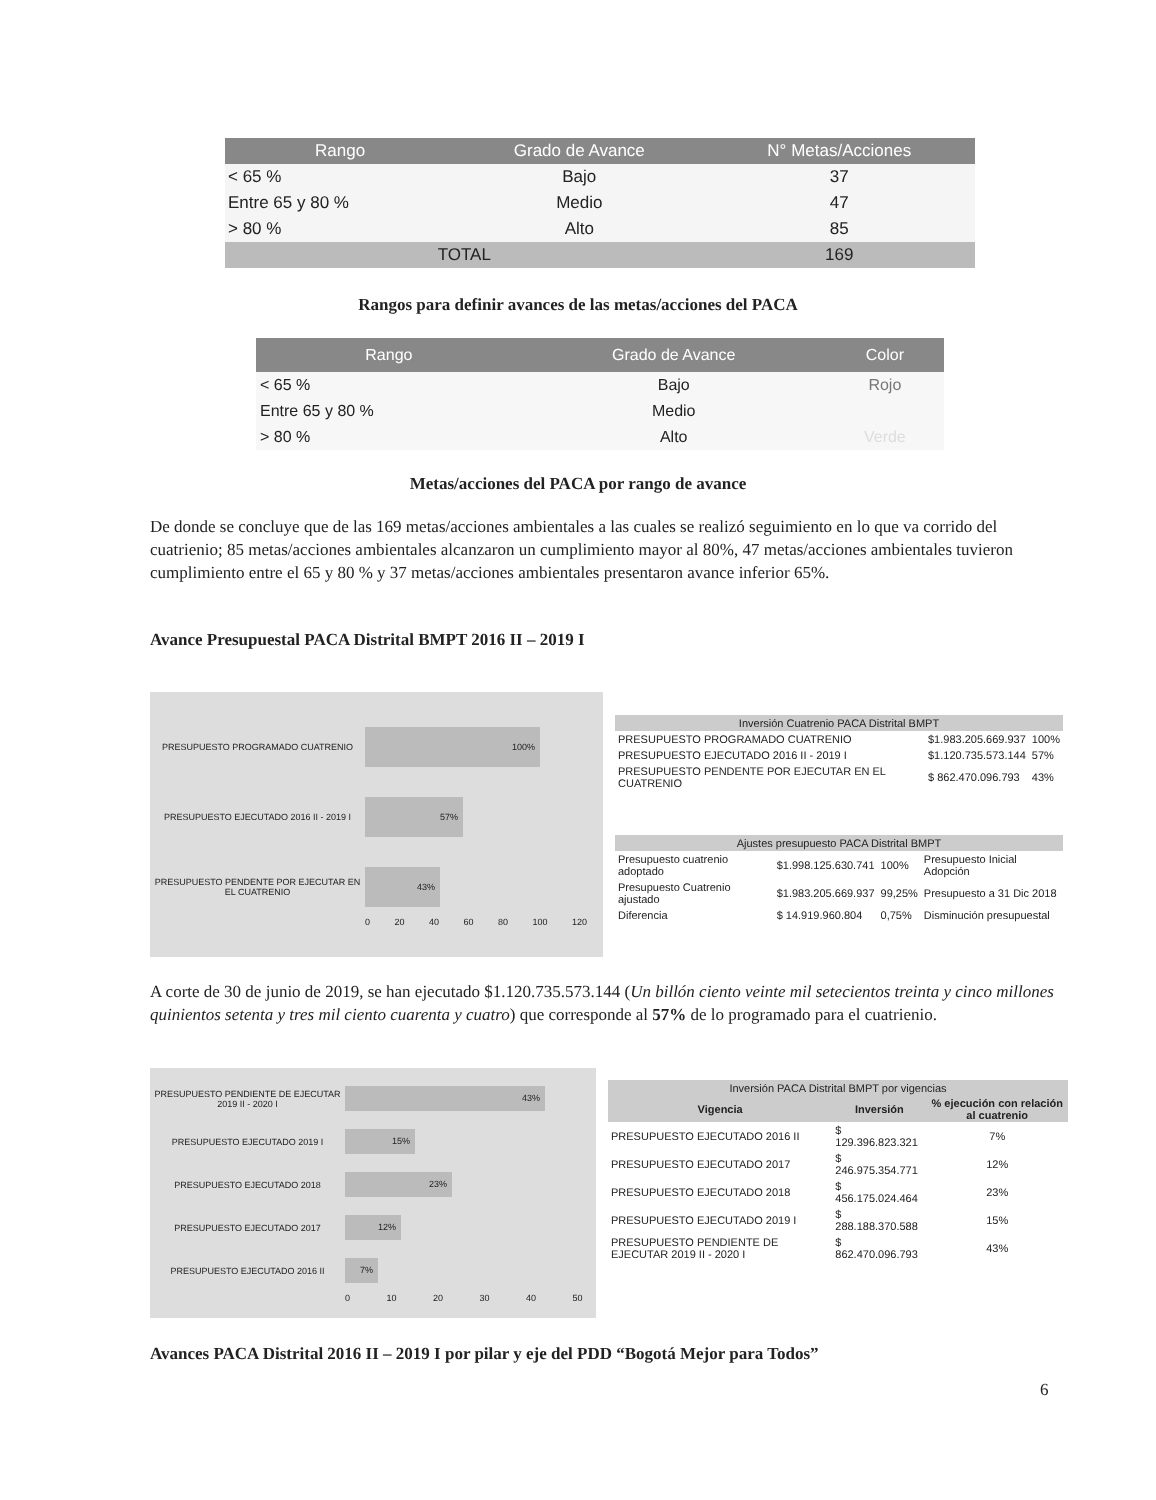| Rango | Grado de Avance | N° Metas/Acciones |
| --- | --- | --- |
| < 65 % | Bajo | 37 |
| Entre 65 y 80 % | Medio | 47 |
| > 80 % | Alto | 85 |
| TOTAL | | 169 |
Rangos para definir avances de las metas/acciones del PACA
| Rango | Grado de Avance | Color |
| --- | --- | --- |
| < 65 % | Bajo | Rojo |
| Entre 65 y 80 % | Medio | |
| > 80 % | Alto | Verde |
Metas/acciones del PACA por rango de avance
De donde se concluye que de las 169 metas/acciones ambientales a las cuales se realizó seguimiento en lo que va corrido del cuatrienio; 85 metas/acciones ambientales alcanzaron un cumplimiento mayor al 80%, 47 metas/acciones ambientales tuvieron cumplimiento entre el 65 y 80 % y 37 metas/acciones ambientales presentaron avance inferior 65%.
Avance Presupuestal PACA Distrital BMPT 2016 II – 2019 I
PRESUPUESTO PROGRAMADO CUATRENIO
100%
PRESUPUESTO EJECUTADO 2016 II - 2019 I
57%
PRESUPUESTO PENDENTE POR EJECUTAR EN EL CUATRENIO
43%
0 20 40 60 80 100 120
| Inversión Cuatrenio PACA Distrital BMPT | | |
| PRESUPUESTO PROGRAMADO CUATRENIO | $1.983.205.669.937 | 100% |
| PRESUPUESTO EJECUTADO 2016 II - 2019 I | $1.120.735.573.144 | 57% |
| PRESUPUESTO PENDENTE POR EJECUTAR EN EL CUATRENIO | $ 862.470.096.793 | 43% |
| Ajustes presupuesto PACA Distrital BMPT | | | |
| Presupuesto cuatrenio adoptado | $1.998.125.630.741 | 100% | Presupuesto Inicial Adopción |
| Presupuesto Cuatrenio ajustado | $1.983.205.669.937 | 99,25% | Presupuesto a 31 Dic 2018 |
| Diferencia | $ 14.919.960.804 | 0,75% | Disminución presupuestal |
A corte de 30 de junio de 2019, se han ejecutado $1.120.735.573.144 (Un billón ciento veinte mil setecientos treinta y cinco millones quinientos setenta y tres mil ciento cuarenta y cuatro) que corresponde al 57% de lo programado para el cuatrienio.
PRESUPUESTO PENDIENTE DE EJECUTAR 2019 II - 2020 I
43%
PRESUPUESTO EJECUTADO 2019 I
15%
PRESUPUESTO EJECUTADO 2018
23%
PRESUPUESTO EJECUTADO 2017
12%
PRESUPUESTO EJECUTADO 2016 II
7%
0 10 20 30 40 50
| Inversión PACA Distrital BMPT por vigencias | | |
| Vigencia | Inversión | % ejecución con relación al cuatrenio |
| PRESUPUESTO EJECUTADO 2016 II | $ 129.396.823.321 | 7% |
| PRESUPUESTO EJECUTADO 2017 | $ 246.975.354.771 | 12% |
| PRESUPUESTO EJECUTADO 2018 | $ 456.175.024.464 | 23% |
| PRESUPUESTO EJECUTADO 2019 I | $ 288.188.370.588 | 15% |
| PRESUPUESTO PENDIENTE DE EJECUTAR 2019 II - 2020 I | $ 862.470.096.793 | 43% |
Avances PACA Distrital 2016 II – 2019 I por pilar y eje del PDD “Bogotá Mejor para Todos”
6